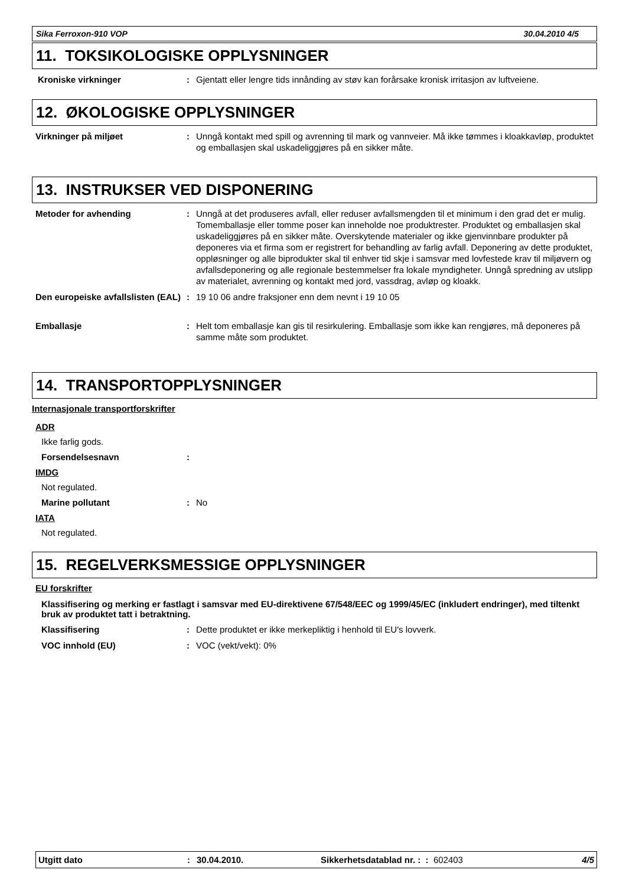Sika Ferroxon-910 VOP 30.04.2010 4/5
11. TOKSIKOLOGISKE OPPLYSNINGER
Kroniske virkninger : Gjentatt eller lengre tids innånding av støv kan forårsake kronisk irritasjon av luftveiene.
12. ØKOLOGISKE OPPLYSNINGER
Virkninger på miljøet : Unngå kontakt med spill og avrenning til mark og vannveier. Må ikke tømmes i kloakkavløp, produktet og emballasjen skal uskadeliggjøres på en sikker måte.
13. INSTRUKSER VED DISPONERING
Metoder for avhending : Unngå at det produseres avfall, eller reduser avfallsmengden til et minimum i den grad det er mulig. Tomemballasje eller tomme poser kan inneholde noe produktrester. Produktet og emballasjen skal uskadeliggjøres på en sikker måte. Overskytende materialer og ikke gjenvinnbare produkter på deponeres via et firma som er registrert for behandling av farlig avfall. Deponering av dette produktet, oppløsninger og alle biprodukter skal til enhver tid skje i samsvar med lovfestede krav til miljøvern og avfallsdeponering og alle regionale bestemmelser fra lokale myndigheter. Unngå spredning av utslipp av materialet, avrenning og kontakt med jord, vassdrag, avløp og kloakk.
Den europeiske avfallslisten (EAL)
: 19 10 06 andre fraksjoner enn dem nevnt i 19 10 05
Emballasje : Helt tom emballasje kan gis til resirkulering. Emballasje som ikke kan rengjøres, må deponeres på samme måte som produktet.
14. TRANSPORTOPPLYSNINGER
Internasjonale transportforskrifter
ADR
Ikke farlig gods.
Forsendelsesnavn :
IMDG
Not regulated.
Marine pollutant : No
IATA
Not regulated.
15. REGELVERKSMESSIGE OPPLYSNINGER
EU forskrifter
Klassifisering og merking er fastlagt i samsvar med EU-direktivene 67/548/EEC og 1999/45/EC (inkludert endringer), med tiltenkt bruk av produktet tatt i betraktning.
Klassifisering : Dette produktet er ikke merkepliktig i henhold til EU's lovverk.
VOC innhold (EU) : VOC (vekt/vekt): 0%
Utgitt dato: 30.04.2010. Sikkerhetsdatablad nr. : : 602403 4/5